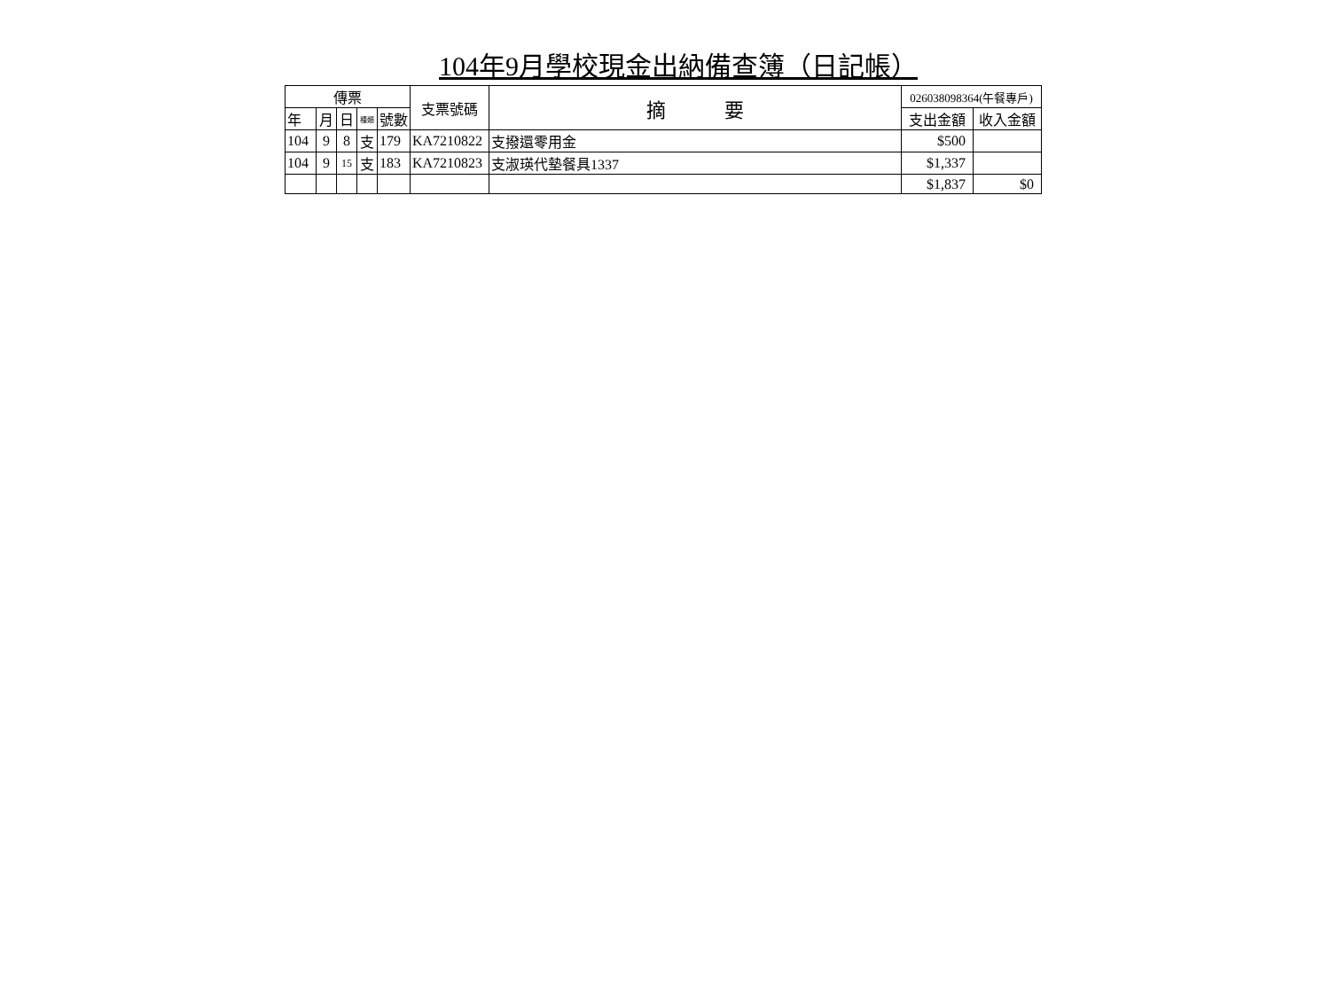104年9月學校現金出納備查簿（日記帳）
| 傳票 | | | | | 支票號碼 | 摘 要 | 026038098364(午餐專戶) | |
| --- | --- | --- | --- | --- | --- | --- | --- | --- |
| 年 | 月 | 日 | 種類 | 號數 | | | 支出金額 | 收入金額 |
| 104 | 9 | 8 | 支 | 179 | KA7210822 | 支撥還零用金 | $500 | |
| 104 | 9 | 15 | 支 | 183 | KA7210823 | 支淑瑛代墊餐具1337 | $1,337 | |
| | | | | | | | $1,837 | $0 |